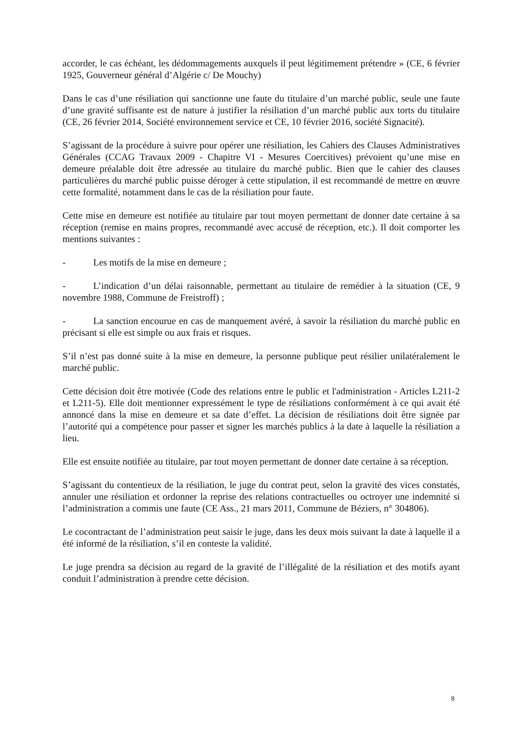accorder, le cas échéant, les dédommagements auxquels il peut légitimement prétendre » (CE, 6 février 1925, Gouverneur général d’Algérie c/ De Mouchy)
Dans le cas d’une résiliation qui sanctionne une faute du titulaire d’un marché public, seule une faute d’une gravité suffisante est de nature à justifier la résiliation d’un marché public aux torts du titulaire (CE, 26 février 2014, Société environnement service et CE, 10 février 2016, société Signacité).
S’agissant de la procédure à suivre pour opérer une résiliation, les Cahiers des Clauses Administratives Générales (CCAG Travaux 2009 - Chapitre VI - Mesures Coercitives) prévoient qu’une mise en demeure préalable doit être adressée au titulaire du marché public. Bien que le cahier des clauses particulières du marché public puisse déroger à cette stipulation, il est recommandé de mettre en œuvre cette formalité, notamment dans le cas de la résiliation pour faute.
Cette mise en demeure est notifiée au titulaire par tout moyen permettant de donner date certaine à sa réception (remise en mains propres, recommandé avec accusé de réception, etc.). Il doit comporter les mentions suivantes :
- Les motifs de la mise en demeure ;
- L’indication d’un délai raisonnable, permettant au titulaire de remédier à la situation (CE, 9 novembre 1988, Commune de Freistroff) ;
- La sanction encourue en cas de manquement avéré, à savoir la résiliation du marché public en précisant si elle est simple ou aux frais et risques.
S’il n’est pas donné suite à la mise en demeure, la personne publique peut résilier unilatéralement le marché public.
Cette décision doit être motivée (Code des relations entre le public et l'administration - Articles L211-2 et L211-5). Elle doit mentionner expressément le type de résiliations conformément à ce qui avait été annoncé dans la mise en demeure et sa date d’effet. La décision de résiliations doit être signée par l’autorité qui a compétence pour passer et signer les marchés publics à la date à laquelle la résiliation a lieu.
Elle est ensuite notifiée au titulaire, par tout moyen permettant de donner date certaine à sa réception.
S’agissant du contentieux de la résiliation, le juge du contrat peut, selon la gravité des vices constatés, annuler une résiliation et ordonner la reprise des relations contractuelles ou octroyer une indemnité si l’administration a commis une faute (CE Ass., 21 mars 2011, Commune de Béziers, n° 304806).
Le cocontractant de l’administration peut saisir le juge, dans les deux mois suivant la date à laquelle il a été informé de la résiliation, s’il en conteste la validité.
Le juge prendra sa décision au regard de la gravité de l’illégalité de la résiliation et des motifs ayant conduit l’administration à prendre cette décision.
8